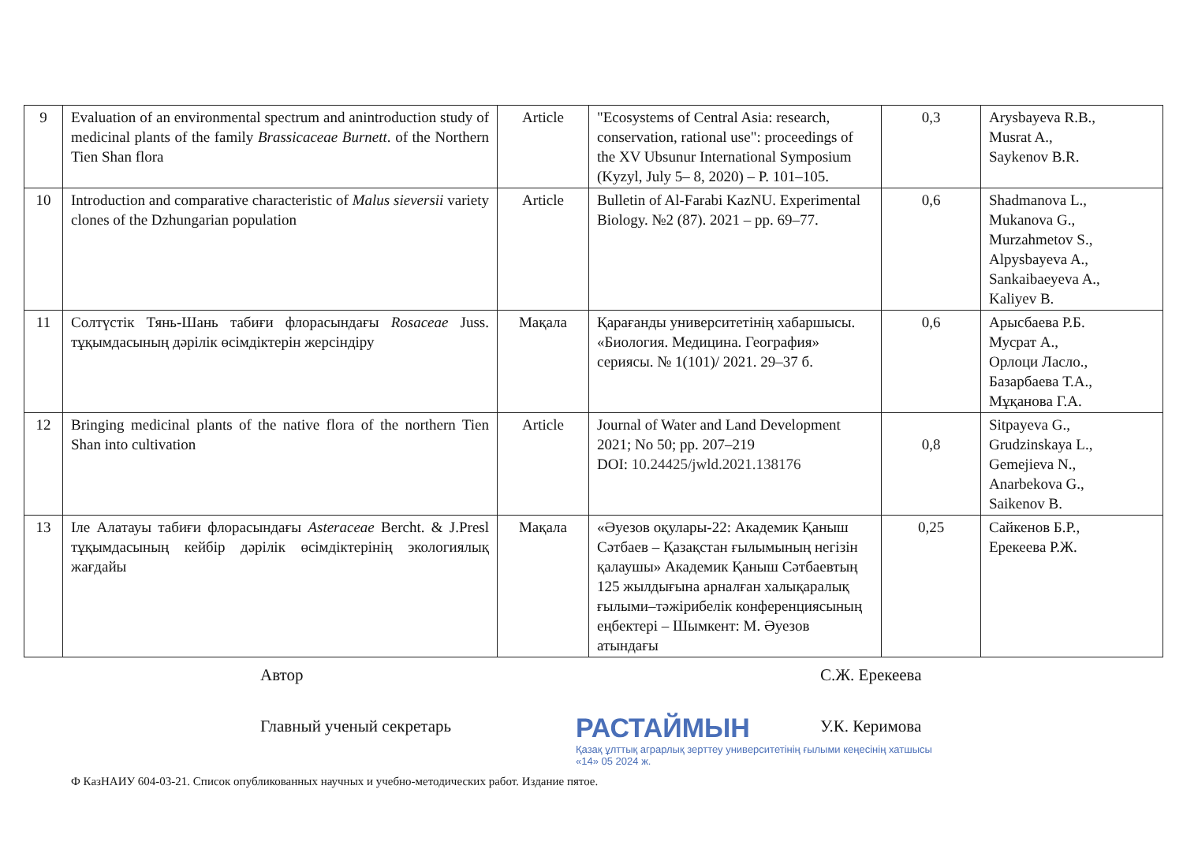| 9 | Evaluation of an environmental spectrum and anintroduction study of medicinal plants of the family Brassicaceae Burnett . of the Northern Tien Shan flora | Article | "Ecosystems of Central Asia: research, conservation, rational use": proceedings of the XV Ubsunur International Symposium (Kyzyl, July 5– 8, 2020) – P. 101–105. | 0,3 | Arysbayeva R.B., Musrat A., Saykenov B.R. |
| 10 | Introduction and comparative characteristic of Malus sieversii variety clones of the Dzhungarian population | Article | Bulletin of Al-Farabi KazNU. Experimental Biology. №2 (87). 2021 – pp. 69–77. | 0,6 | Shadmanova L., Mukanova G., Murzahmetov S., Alpysbayeva A., Sankaibaeyeva A., Kaliyev B. |
| 11 | Солтүстік Тянь-Шань табиғи флорасындағы Rosaceae Juss. тұқымдасының дәрілік өсімдіктерін жерсіндіру | Мақала | Қарағанды университетінің хабаршысы. «Биология. Медицина. География» сериясы. № 1(101)/ 2021. 29–37 б. | 0,6 | Арысбаева Р.Б. Мусрат А., Орлоци Ласло., Базарбаева Т.А., Мұқанова Г.А. |
| 12 | Bringing medicinal plants of the native flora of the northern Tien Shan into cultivation | Article | Journal of Water and Land Development 2021; No 50; pp. 207–219 DOI: 10.24425/jwld.2021.138176 | 0,8 | Sitpayeva G., Grudzinskaya L., Gemejieva N., Anarbekova G., Saikenov B. |
| 13 | Іле Алатауы табиғи флорасындағы Asteraceae Bercht. & J.Presl тұқымдасының кейбір дәрілік өсімдіктерінің экологиялық жағдайы | Мақала | «Әуезов оқулары-22: Академик Қаныш Сәтбаев – Қазақстан ғылымының негізін қалаушы» Академик Қаныш Сәтбаевтың 125 жылдығына арналған халықаралық ғылыми–тәжірибелік конференциясының еңбектері – Шымкент: М. Әуезов атындағы | 0,25 | Сайкенов Б.Р., Ерекеева Р.Ж. |
Автор С.Ж. Ерекеева
Главный ученый секретарь У.К. Керимова
РАСТАЙМЫН
Қазақ ұлттық аграрлық зерттеу университетінің ғылыми кеңесінің хатшысы
«14» 05 2024 ж.
Ф КазНАИУ 604-03-21. Список опубликованных научных и учебно-методических работ. Издание пятое.